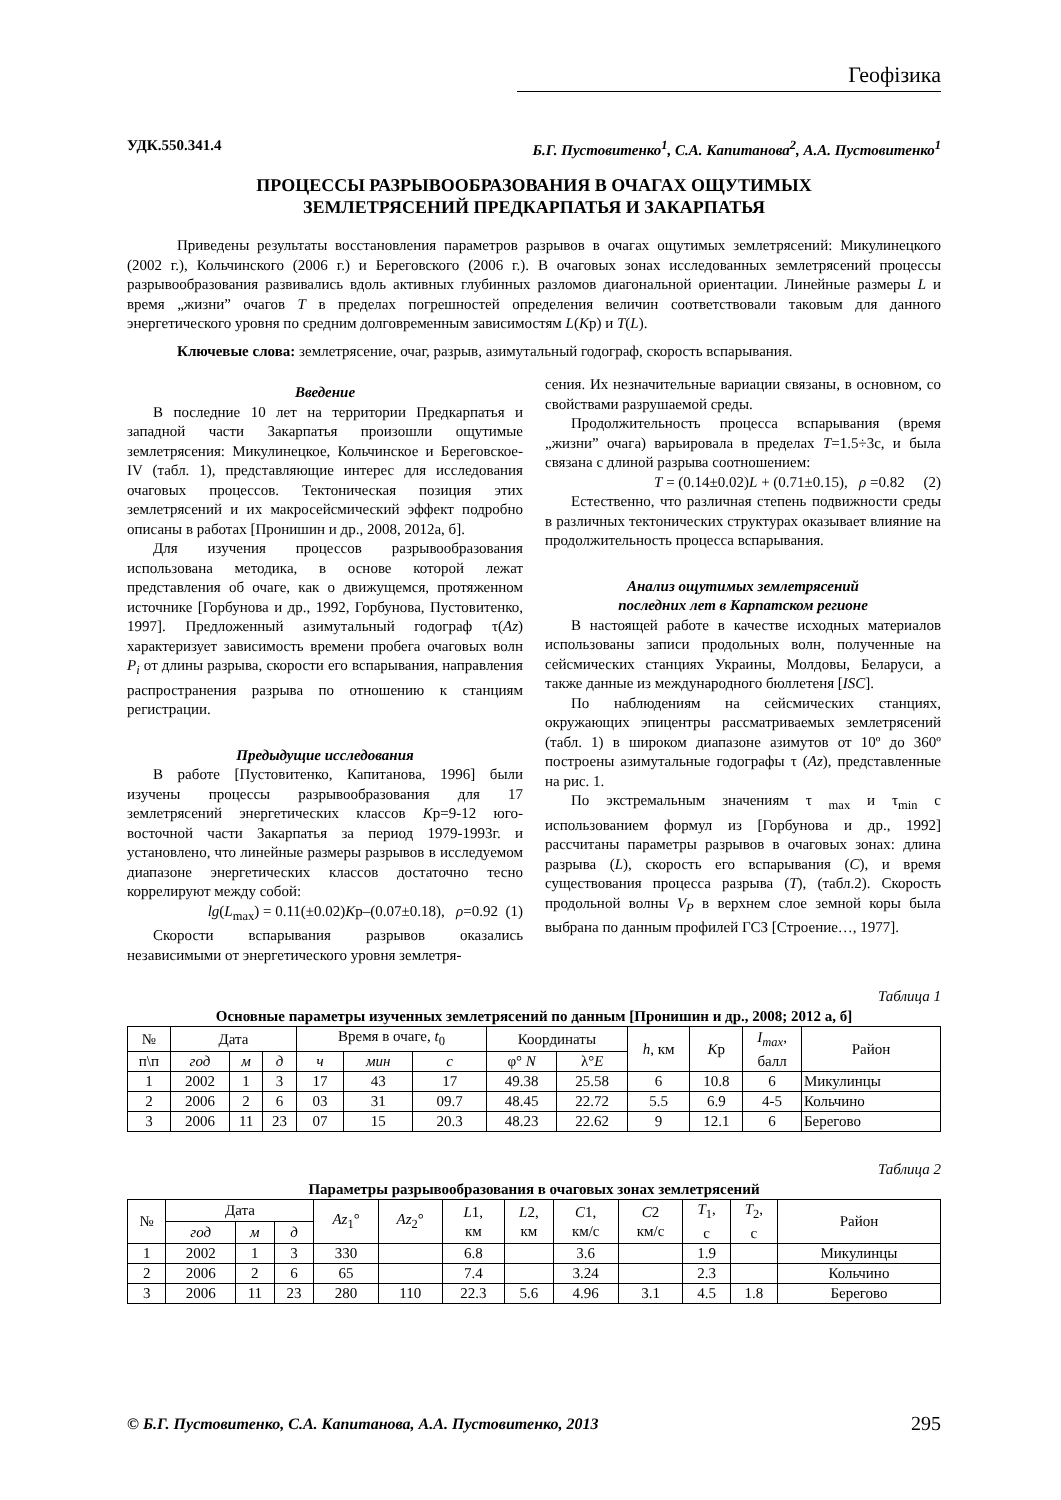Геофізика
УДК.550.341.4 Б.Г. Пустовитенко<sup>1</sup>, С.А. Капитанова<sup>2</sup>, А.А. Пустовитенко<sup>1</sup>
ПРОЦЕССЫ РАЗРЫВООБРАЗОВАНИЯ В ОЧАГАХ ОЩУТИМЫХ
ЗЕМЛЕТРЯСЕНИЙ ПРЕДКАРПАТЬЯ И ЗАКАРПАТЬЯ
Приведены результаты восстановления параметров разрывов в очагах ощутимых землетрясений: Микулинецкого (2002 г.), Кольчинского (2006 г.) и Береговского (2006 г.). В очаговых зонах исследованных землетрясений процессы разрывообразования развивались вдоль активных глубинных разломов диагональной ориентации. Линейные размеры L и время „жизни” очагов T в пределах погрешностей определения величин соответствовали таковым для данного энергетического уровня по средним долговременным зависимостям L(Kр) и T(L).
Ключевые слова: землетрясение, очаг, разрыв, азимутальный годограф, скорость вспарывания.
Введение
В последние 10 лет на территории Предкарпатья и западной части Закарпатья произошли ощутимые землетрясения: Микулинецкое, Кольчинское и Береговское-IV (табл. 1), представляющие интерес для исследования очаговых процессов. Тектоническая позиция этих землетрясений и их макросейсмический эффект подробно описаны в работах [Пронишин и др., 2008, 2012а, б].
Для изучения процессов разрывообразования использована методика, в основе которой лежат представления об очаге, как о движущемся, протяженном источнике [Горбунова и др., 1992, Горбунова, Пустовитенко, 1997]. Предложенный азимутальный годограф τ(Az) характеризует зависимость времени пробега очаговых волн P<sub>i</sub> от длины разрыва, скорости его вспарывания, направления распространения разрыва по отношению к станциям регистрации.
Предыдущие исследования
В работе [Пустовитенко, Капитанова, 1996] были изучены процессы разрывообразования для 17 землетрясений энергетических классов Kр=9-12 юго-восточной части Закарпатья за период 1979-1993г. и установлено, что линейные размеры разрывов в исследуемом диапазоне энергетических классов достаточно тесно коррелируют между собой:
lg(L<sub>max</sub>) = 0.11(±0.02)Kр–(0.07±0.18), ρ=0.92 (1)
Скорости вспарывания разрывов оказались независимыми от энергетического уровня землетря-
сения. Их незначительные вариации связаны, в основном, со свойствами разрушаемой среды.
Продолжительность процесса вспарывания (время „жизни” очага) варьировала в пределах T=1.5÷3с, и была связана с длиной разрыва соотношением:
T = (0.14±0.02)L + (0.71±0.15), ρ =0.82 (2)
Естественно, что различная степень подвижности среды в различных тектонических структурах оказывает влияние на продолжительность процесса вспарывания.
Анализ ощутимых землетрясений
последних лет в Карпатском регионе
В настоящей работе в качестве исходных материалов использованы записи продольных волн, полученные на сейсмических станциях Украины, Молдовы, Беларуси, а также данные из международного бюллетеня [ISC].
По наблюдениям на сейсмических станциях, окружающих эпицентры рассматриваемых землетрясений (табл. 1) в широком диапазоне азимутов от 10º до 360º построены азимутальные годографы τ (Az), представленные на рис. 1.
По экстремальным значениям τ <sub>max</sub> и τ<sub>min</sub> с использованием формул из [Горбунова и др., 1992] рассчитаны параметры разрывов в очаговых зонах: длина разрыва (L), скорость его вспарывания (C), и время существования процесса разрыва (T), (табл.2). Скорость продольной волны V<sub>P</sub> в верхнем слое земной коры была выбрана по данным профилей ГСЗ [Строение…, 1977].
Таблица 1
Основные параметры изученных землетрясений по данным [Пронишин и др., 2008; 2012 а, б]
| № | Дата | | | Время в очаге, t<sub>0</sub> | | | Координаты | | h , км | K р | I<sub>max</sub> , балл | Район |
| --- | --- | --- | --- | --- | --- | --- | --- | --- | --- | --- | --- | --- |
| п\п | год | м | д | ч | мин | с | φ° N | λ° E | | | | |
| 1 | 2002 | 1 | 3 | 17 | 43 | 17 | 49.38 | 25.58 | 6 | 10.8 | 6 | Микулинцы |
| 2 | 2006 | 2 | 6 | 03 | 31 | 09.7 | 48.45 | 22.72 | 5.5 | 6.9 | 4-5 | Кольчино |
| 3 | 2006 | 11 | 23 | 07 | 15 | 20.3 | 48.23 | 22.62 | 9 | 12.1 | 6 | Берегово |
Таблица 2
Параметры разрывообразования в очаговых зонах землетрясений
| № | Дата | | | Az<sub>1</sub>° | Az<sub>2</sub>° | L 1, км | L 2, км | C 1, км/с | C 2 км/с | T<sub>1</sub>, с | T<sub>2</sub>, с | Район |
| --- | --- | --- | --- | --- | --- | --- | --- | --- | --- | --- | --- | --- |
| | год | м | д | | | | | | | | | |
| 1 | 2002 | 1 | 3 | 330 | | 6.8 | | 3.6 | | 1.9 | | Микулинцы |
| 2 | 2006 | 2 | 6 | 65 | | 7.4 | | 3.24 | | 2.3 | | Кольчино |
| 3 | 2006 | 11 | 23 | 280 | 110 | 22.3 | 5.6 | 4.96 | 3.1 | 4.5 | 1.8 | Берегово |
© Б.Г. Пустовитенко, С.А. Капитанова, А.А. Пустовитенко, 2013 295